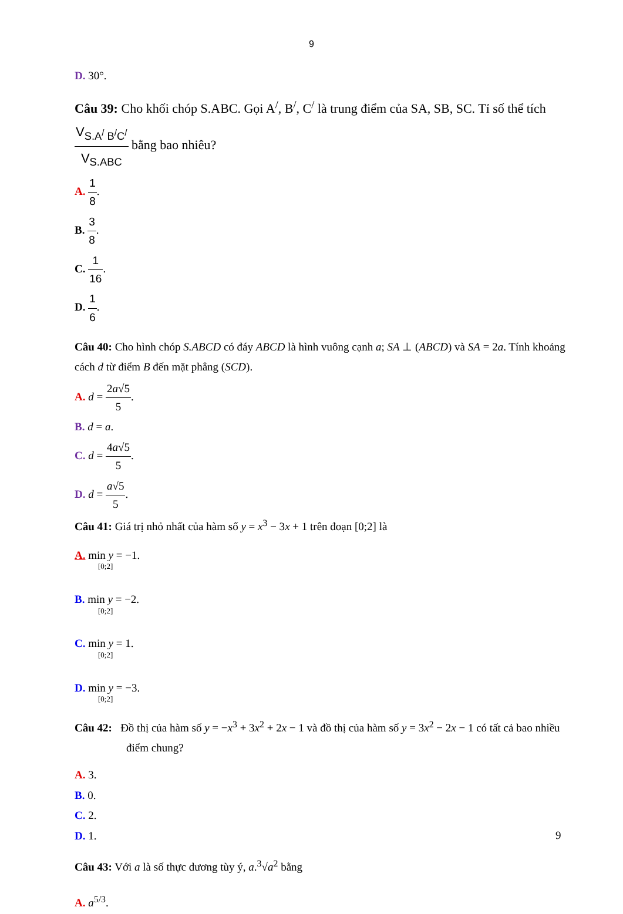9
D. 30°.
Câu 39: Cho khối chóp S.ABC. Gọi A<sup>/</sup>, B<sup>/</sup>, C<sup>/</sup> là trung điểm của SA, SB, SC. Tỉ số thể tích V<sub>S.A<sup>/</sup> B<sup>/</sup>C<sup>/</sup></sub> V<sub>S.ABC</sub> bằng bao nhiêu?
A. 1 8.
B. 3 8.
C. 1 16.
D. 1 6.
Câu 40: Cho hình chóp S.ABCD có đáy ABCD là hình vuông cạnh a; SA ⊥ (ABCD) và SA = 2a. Tính khoảng cách d từ điểm B đến mặt phẳng (SCD).
A. d = 2a√5 5.
B. d = a.
C. d = 4a√5 5.
D. d = a√5 5.
Câu 41: Giá trị nhỏ nhất của hàm số y = x<sup>3</sup> − 3x + 1 trên đoạn [0;2] là
A. min y = −1.
[0;2]
B. min y = −2.
[0;2]
C. min y = 1.
[0;2]
D. min y = −3.
[0;2]
Câu 42: Đồ thị của hàm số y = −x<sup>3</sup> + 3x<sup>2</sup> + 2x − 1 và đồ thị của hàm số y = 3x<sup>2</sup> − 2x − 1 có tất cả bao nhiều điểm chung?
A. 3.
B. 0.
C. 2.
D. 1.
Câu 43: Với a là số thực dương tùy ý, a.<sup>3</sup>√a<sup>2</sup> bằng
A. a<sup>5/3</sup>.
9